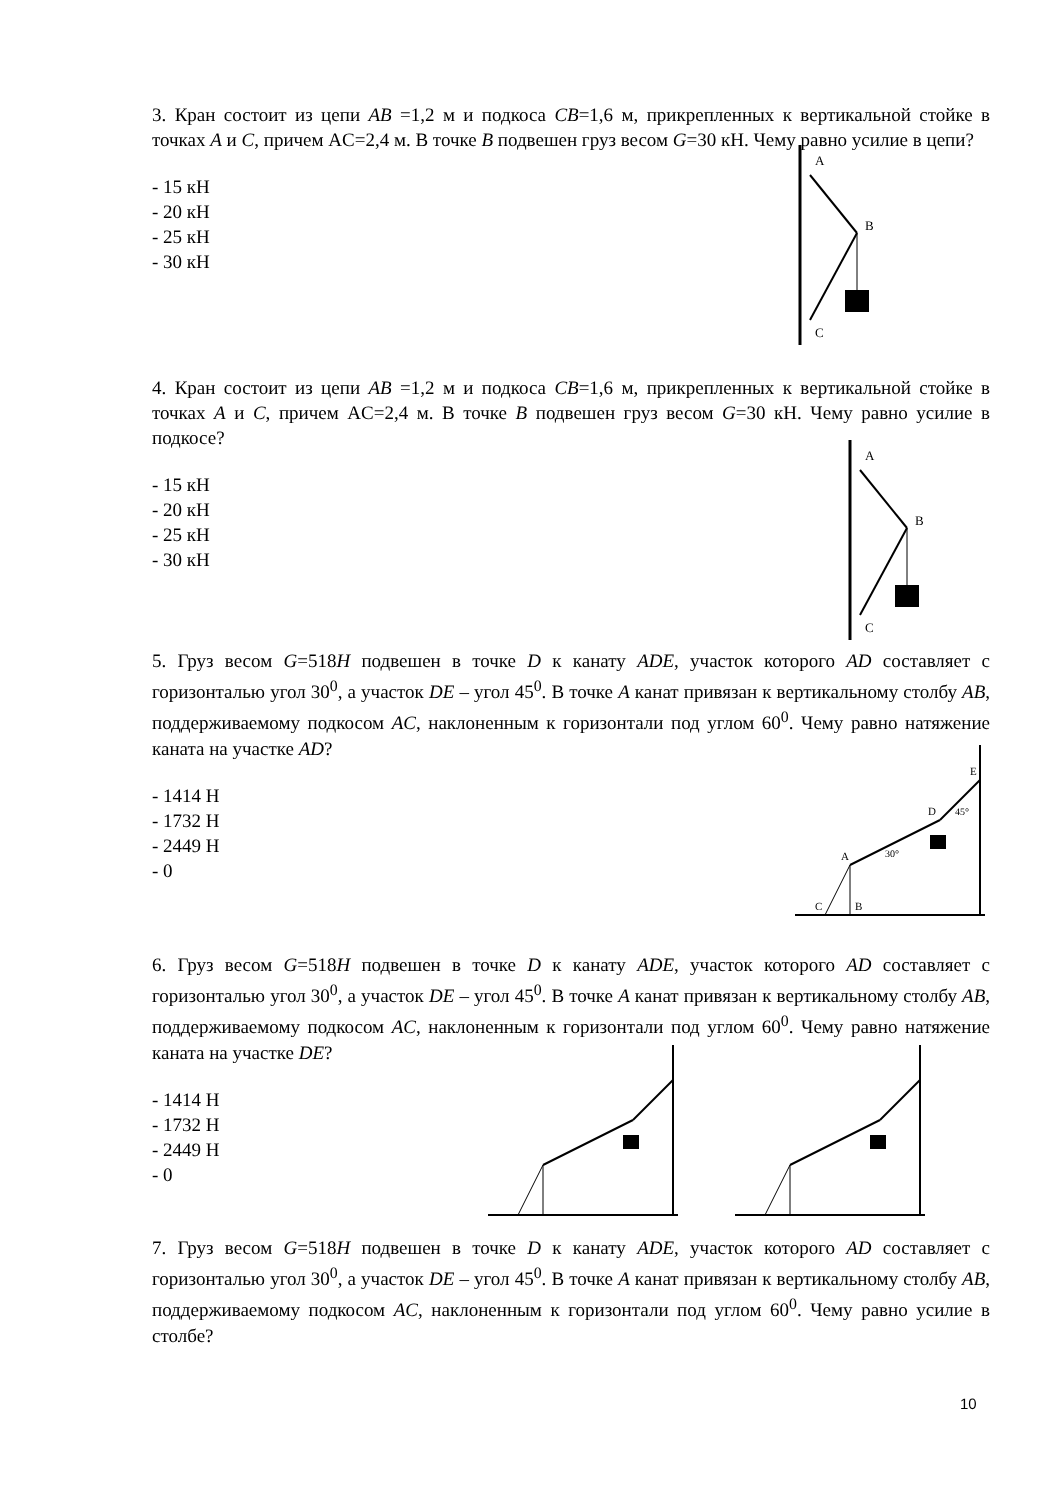3. Кран состоит из цепи AB =1,2 м и подкоса CB=1,6 м, прикрепленных к вертикальной стойке в точках A и C, причем AC=2,4 м. В точке B подвешен груз весом G=30 кН. Чему равно усилие в цепи?
- 15 кН
- 20 кН
- 25 кН
- 30 кН
A
B
C
4. Кран состоит из цепи AB =1,2 м и подкоса CB=1,6 м, прикрепленных к вертикальной стойке в точках A и C, причем AC=2,4 м. В точке B подвешен груз весом G=30 кН. Чему равно усилие в подкосе?
- 15 кН
- 20 кН
- 25 кН
- 30 кН
A
B
C
5. Груз весом G=518H подвешен в точке D к канату ADE, участок которого AD составляет с горизонталью угол 30<sup>0</sup>, а участок DE – угол 45<sup>0</sup>. В точке A канат привязан к вертикальному столбу AB, поддерживаемому подкосом AC, наклоненным к горизонтали под углом 60<sup>0</sup>. Чему равно натяжение каната на участке AD?
- 1414 Н
- 1732 Н
- 2449 Н
- 0
A
D
E
C
B
30°
45°
6. Груз весом G=518H подвешен в точке D к канату ADE, участок которого AD составляет с горизонталью угол 30<sup>0</sup>, а участок DE – угол 45<sup>0</sup>. В точке A канат привязан к вертикальному столбу AB, поддерживаемому подкосом AC, наклоненным к горизонтали под углом 60<sup>0</sup>. Чему равно натяжение каната на участке DE?
- 1414 Н
- 1732 Н
- 2449 Н
- 0
7. Груз весом G=518H подвешен в точке D к канату ADE, участок которого AD составляет с горизонталью угол 30<sup>0</sup>, а участок DE – угол 45<sup>0</sup>. В точке A канат привязан к вертикальному столбу AB, поддерживаемому подкосом AC, наклоненным к горизонтали под углом 60<sup>0</sup>. Чему равно усилие в столбе?
10